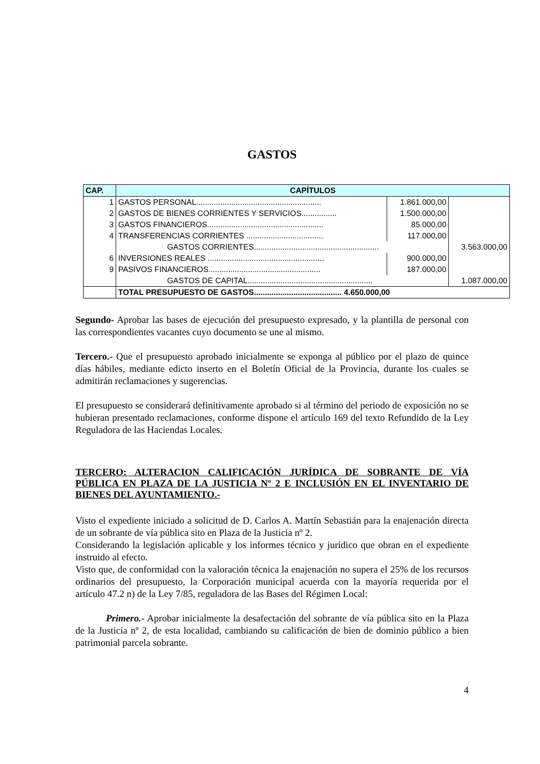GASTOS
| CAP. | CAPÍTULOS | | |
| --- | --- | --- | --- |
| 1 | GASTOS PERSONAL......................................................... | 1.861.000,00 | |
| 2 | GASTOS DE BIENES CORRIENTES Y SERVICIOS................ | 1.500.000,00 | |
| 3 | GASTOS FINANCIEROS..................................................... | 85.000,00 | |
| 4 | TRANSFERENCIAS CORRIENTES ................................... | 117.000,00 | |
| | GASTOS CORRIENTES......................................................... | | 3.563.000,00 |
| 6 | INVERSIONES REALES ..................................................... | 900.000,00 | |
| 9 | PASIVOS FINANCIEROS................................................... | 187.000,00 | |
| | GASTOS DE CAPITAL......................................................... | | 1.087.000,00 |
| | TOTAL PRESUPUESTO DE GASTOS........................................ 4.650.000,00 | | |
Segundo- Aprobar las bases de ejecución del presupuesto expresado, y la plantilla de personal con las correspondientes vacantes cuyo documento se une al mismo.
Tercero.- Que el presupuesto aprobado inicialmente se exponga al público por el plazo de quince días hábiles, mediante edicto inserto en el Boletín Oficial de la Provincia, durante los cuales se admitirán reclamaciones y sugerencias.
El presupuesto se considerará definitivamente aprobado si al término del periodo de exposición no se hubieran presentado reclamaciones, conforme dispone el artículo 169 del texto Refundido de la Ley Reguladora de las Haciendas Locales.
TERCERO: ALTERACION CALIFICACIÓN JURÍDICA DE SOBRANTE DE VÍA PÚBLICA EN PLAZA DE LA JUSTICIA Nº 2 E INCLUSIÓN EN EL INVENTARIO DE BIENES DEL AYUNTAMIENTO.-
Visto el expediente iniciado a solicitud de D. Carlos A. Martín Sebastián para la enajenación directa de un sobrante de vía pública sito en Plaza de la Justicia nº 2.
Considerando la legislación aplicable y los informes técnico y jurídico que obran en el expediente instruido al efecto.
Visto que, de conformidad con la valoración técnica la enajenación no supera el 25% de los recursos ordinarios del presupuesto, la Corporación municipal acuerda con la mayoría requerida por el artículo 47.2 n) de la Ley 7/85, reguladora de las Bases del Régimen Local:
Primero.- Aprobar inicialmente la desafectación del sobrante de vía pública sito en la Plaza de la Justicia nº 2, de esta localidad, cambiando su calificación de bien de dominio público a bien patrimonial parcela sobrante.
4